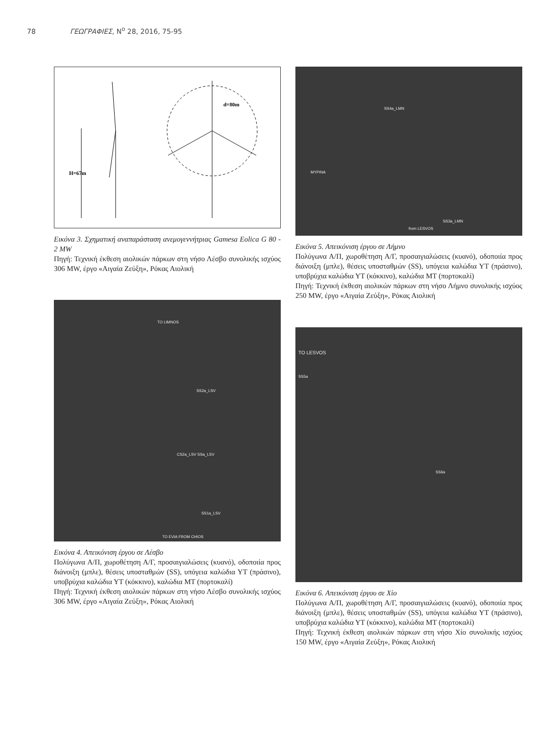78 ΓΕΩΓΡΑΦΙΕΣ, Ν<sup>ο</sup> 28, 2016, 75-95
H=67m
d=80m
Εικόνα 3. Σχηματική αναπαράσταση ανεμογεννήτριας Gamesa Eolica G 80 - 2 MW
Πηγή: Τεχνική έκθεση αιολικών πάρκων στη νήσο Λέσβο συνολικής ισχύος 306 MW, έργο «Αιγαία Ζεύξη», Ρόκας Αιολική
TO LIMNOS
SS2a_LSV
CS2a_LSV SSa_LSV
SS1a_LSV
TO EVIA FROM CHIOS
Εικόνα 4. Απεικόνιση έργου σε Λέσβο
Πολύγωνα Α/Π, χωροθέτηση Α/Γ, προσαιγιαλώσεις (κυανό), οδοποιία προς διάνοιξη (μπλε), θέσεις υποσταθμών (SS), υπόγεια καλώδια ΥΤ (πράσινο), υποβρύχια καλώδια ΥΤ (κόκκινο), καλώδια ΜΤ (πορτοκαλί)
Πηγή: Τεχνική έκθεση αιολικών πάρκων στη νήσο Λέσβο συνολικής ισχύος 306 MW, έργο «Αιγαία Ζεύξη», Ρόκας Αιολική
SS4a_LMN
MYPINA
SS3a_LMN
from LESVOS
Εικόνα 5. Απεικόνιση έργου σε Λήμνο
Πολύγωνα Α/Π, χωροθέτηση Α/Γ, προσαιγιαλώσεις (κυανό), οδοποιία προς διάνοιξη (μπλε), θέσεις υποσταθμών (SS), υπόγεια καλώδια ΥΤ (πράσινο), υποβρύχια καλώδια ΥΤ (κόκκινο), καλώδια ΜΤ (πορτοκαλί)
Πηγή: Τεχνική έκθεση αιολικών πάρκων στη νήσο Λήμνο συνολικής ισχύος 250 MW, έργο «Αιγαία Ζεύξη», Ρόκας Αιολική
TO LESVOS
SS5a
SS6a
Εικόνα 6. Απεικόνιση έργου σε Χίο
Πολύγωνα Α/Π, χωροθέτηση Α/Γ, προσαιγιαλώσεις (κυανό), οδοποιία προς διάνοιξη (μπλε), θέσεις υποσταθμών (SS), υπόγεια καλώδια ΥΤ (πράσινο), υποβρύχια καλώδια ΥΤ (κόκκινο), καλώδια ΜΤ (πορτοκαλί)
Πηγή: Τεχνική έκθεση αιολικών πάρκων στη νήσο Χίο συνολικής ισχύος 150 MW, έργο «Αιγαία Ζεύξη», Ρόκας Αιολική